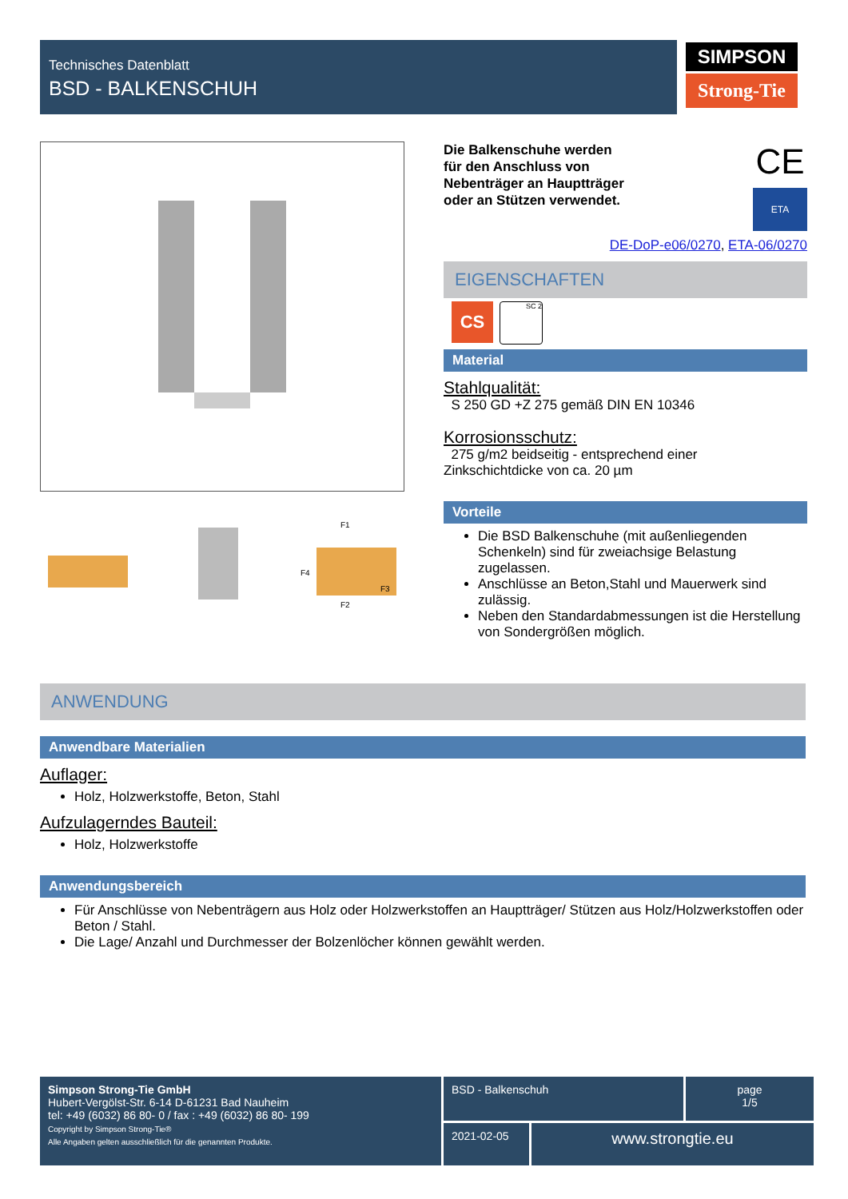Technisches Datenblatt
BSD - BALKENSCHUH
SIMPSON
Strong-Tie
F1
F4
F3
F2
Die Balkenschuhe werden
für den Anschluss von
Nebenträger an Hauptträger
oder an Stützen verwendet.
CE
ETA
DE-DoP-e06/0270, ETA-06/0270
EIGENSCHAFTEN
CS
SC 2
Material
Stahlqualität:
S 250 GD +Z 275 gemäß DIN EN 10346
Korrosionsschutz:
275 g/m2 beidseitig - entsprechend einer
Zinkschichtdicke von ca. 20 µm
Vorteile
Die BSD Balkenschuhe (mit außenliegenden Schenkeln) sind für zweiachsige Belastung zugelassen.
Anschlüsse an Beton,Stahl und Mauerwerk sind zulässig.
Neben den Standardabmessungen ist die Herstellung von Sondergrößen möglich.
ANWENDUNG
Anwendbare Materialien
Auflager:
Holz, Holzwerkstoffe, Beton, Stahl
Aufzulagerndes Bauteil:
Holz, Holzwerkstoffe
Anwendungsbereich
Für Anschlüsse von Nebenträgern aus Holz oder Holzwerkstoffen an Hauptträger/ Stützen aus Holz/Holzwerkstoffen oder Beton / Stahl.
Die Lage/ Anzahl und Durchmesser der Bolzenlöcher können gewählt werden.
Simpson Strong-Tie GmbH
Hubert-Vergölst-Str. 6-14 D-61231 Bad Nauheim
tel: +49 (6032) 86 80- 0 / fax : +49 (6032) 86 80- 199
Copyright by Simpson Strong-Tie®
Alle Angaben gelten ausschließlich für die genannten Produkte.
BSD - Balkenschuh
page
1/5
2021-02-05
www.strongtie.eu